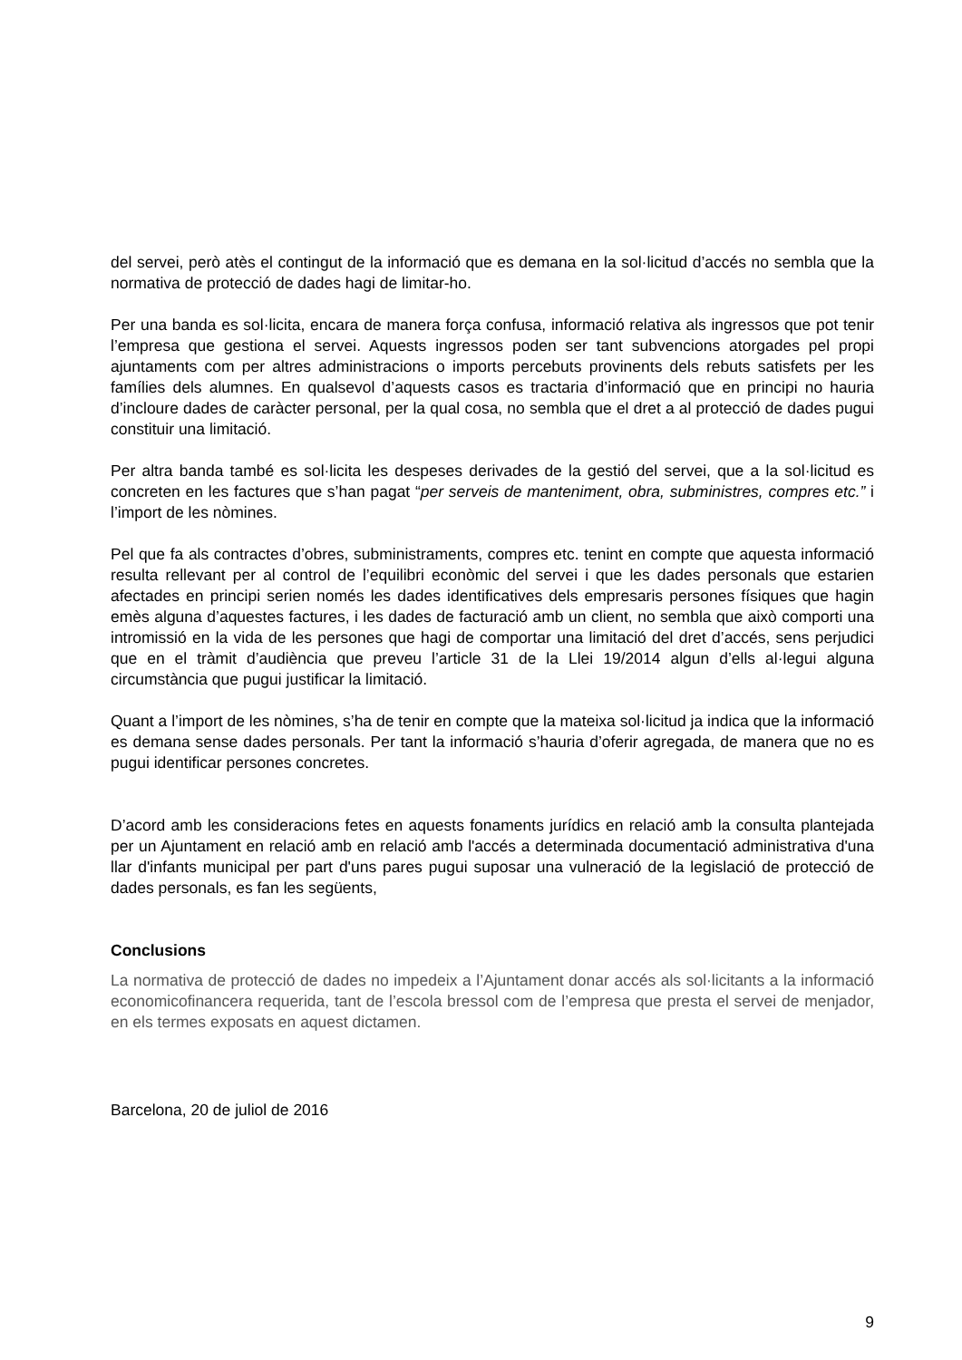del servei, però atès el contingut de la informació que es demana en la sol·licitud d’accés no sembla que la normativa de protecció de dades hagi de limitar-ho.
Per una banda es sol·licita, encara de manera força confusa, informació relativa als ingressos que pot tenir l’empresa que gestiona el servei. Aquests ingressos poden ser tant subvencions atorgades pel propi ajuntaments com per altres administracions o imports percebuts provinents dels rebuts satisfets per les famílies dels alumnes. En qualsevol d’aquests casos es tractaria d’informació que en principi no hauria d’incloure dades de caràcter personal, per la qual cosa, no sembla que el dret a al protecció de dades pugui constituir una limitació.
Per altra banda també es sol·licita les despeses derivades de la gestió del servei, que a la sol·licitud es concreten en les factures que s’han pagat “per serveis de manteniment, obra, subministres, compres etc.” i l’import de les nòmines.
Pel que fa als contractes d’obres, subministraments, compres etc. tenint en compte que aquesta informació resulta rellevant per al control de l’equilibri econòmic del servei i que les dades personals que estarien afectades en principi serien només les dades identificatives dels empresaris persones físiques que hagin emès alguna d’aquestes factures, i les dades de facturació amb un client, no sembla que això comporti una intromissió en la vida de les persones que hagi de comportar una limitació del dret d’accés, sens perjudici que en el tràmit d’audiència que preveu l’article 31 de la Llei 19/2014 algun d’ells al·legui alguna circumstància que pugui justificar la limitació.
Quant a l’import de les nòmines, s’ha de tenir en compte que la mateixa sol·licitud ja indica que la informació es demana sense dades personals. Per tant la informació s’hauria d’oferir agregada, de manera que no es pugui identificar persones concretes.
D’acord amb les consideracions fetes en aquests fonaments jurídics en relació amb la consulta plantejada per un Ajuntament en relació amb en relació amb l'accés a determinada documentació administrativa d'una llar d'infants municipal per part d'uns pares pugui suposar una vulneració de la legislació de protecció de dades personals, es fan les següents,
Conclusions
La normativa de protecció de dades no impedeix a l’Ajuntament donar accés als sol·licitants a la informació economicofinancera requerida, tant de l’escola bressol com de l’empresa que presta el servei de menjador, en els termes exposats en aquest dictamen.
Barcelona, 20 de juliol de 2016
9